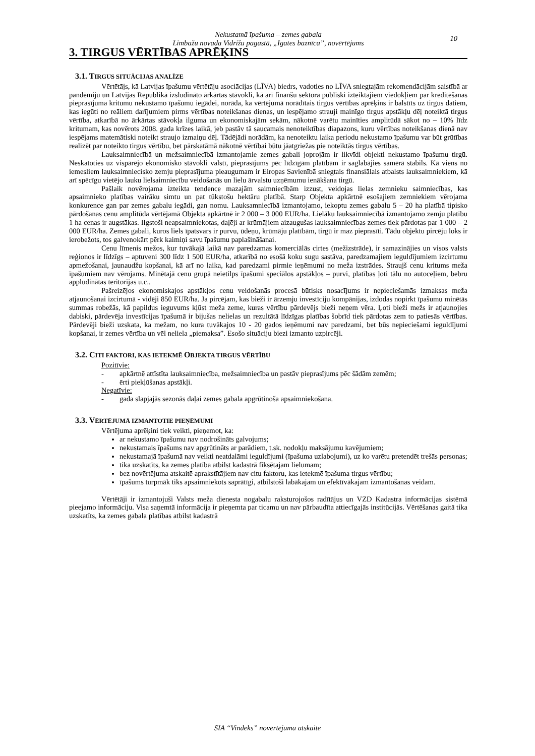Nekustamā īpašuma – zemes gabala
Limbažu novada Vidrižu pagastā, „Igates baznīca”, novērtējums
10
3. TIRGUS VĒRTĪBAS APRĒĶINS
3.1. TIRGUS SITUĀCIJAS ANALĪZE
Vērtētājs, kā Latvijas īpašumu vērtētāju asociācijas (LĪVA) biedrs, vadoties no LĪVA sniegtajām rekomendācijām saistībā ar pandēmiju un Latvijas Republikā izsludināto ārkārtas stāvokli, kā arī finanšu sektora publiski izteiktajiem viedokļiem par kreditēšanas pieprasījuma kritumu nekustamo īpašumu iegādei, norāda, ka vērtējumā norādītais tirgus vērtības aprēķins ir balstīts uz tirgus datiem, kas iegūti no reāliem darījumiem pirms vērtības noteikšanas dienas, un iespējamo strauji mainīgo tirgus apstākļu dēļ noteiktā tirgus vērtība, atkarībā no ārkārtas stāvokļa ilguma un ekonomiskajām sekām, nākotnē varētu mainīties amplitūdā sākot no – 10% līdz kritumam, kas novērots 2008. gada krīzes laikā, jeb pastāv tā saucamais nenoteiktības diapazons, kuru vērtības noteikšanas dienā nav iespējams matemātiski noteikt straujo izmaiņu dēļ. Tādējādi norādām, ka nenoteiktu laika periodu nekustamo īpašumu var būt grūtības realizēt par noteikto tirgus vērtību, bet pārskatāmā nākotnē vērtībai būtu jāatgriežas pie noteiktās tirgus vērtības.
Lauksaimniecībā un mežsaimniecībā izmantojamie zemes gabali joprojām ir likvīdi objekti nekustamo īpašumu tirgū. Neskatoties uz vispārējo ekonomisko stāvokli valstī, pieprasījums pēc līdzīgām platībām ir saglabājies samērā stabils. Kā viens no iemesliem lauksaimniecisko zemju pieprasījuma pieaugumam ir Eiropas Savienībā sniegtais finansiālais atbalsts lauksaimniekiem, kā arī spēcīgu vietējo lauku lielsaimniecību veidošanās un lielu ārvalstu uzņēmumu ienākšana tirgū.
Pašlaik novērojama izteikta tendence mazajām saimniecībām izzust, veidojas lielas zemnieku saimniecības, kas apsaimnieko platības vairāku simtu un pat tūkstošu hektāru platībā. Starp Objekta apkārtnē esošajiem zemniekiem vērojama konkurence gan par zemes gabalu iegādi, gan nomu. Lauksamniecībā izmantojamo, iekoptu zemes gabalu 5 – 20 ha platībā tipisko pārdošanas cenu amplitūda vērtējamā Objekta apkārtnē ir 2 000 – 3 000 EUR/ha. Lielāku lauksaimniecībā izmantojamo zemju platību 1 ha cenas ir augstākas. Ilgstoši neapsaimniekotas, daļēji ar krūmājiem aizaugušas lauksaimniecības zemes tiek pārdotas par 1 000 – 2 000 EUR/ha. Zemes gabali, kuros liels īpatsvars ir purvu, ūdeņu, krūmāju platībām, tirgū ir maz pieprasīti. Tādu objektu pircēju loks ir ierobežots, tos galvenokārt pērk kaimiņi savu īpašumu paplašināšanai.
Cenu līmenis mežos, kur tuvākajā laikā nav paredzamas komerciālās cirtes (mežizstrāde), ir samazinājies un visos valsts reģionos ir līdzīgs – aptuveni 300 līdz 1 500 EUR/ha, atkarībā no esošā koku sugu sastāva, paredzamajiem ieguldījumiem izcirtumu apmežošanai, jaunaudžu kopšanai, kā arī no laika, kad paredzami pirmie ieņēmumi no meža izstrādes. Straujš cenu kritums meža īpašumiem nav vērojams. Minētajā cenu grupā neietilps īpašumi speciālos apstākļos – purvi, platības ļoti tālu no autoceļiem, bebru appludinātas teritorijas u.c..
Pašreizējos ekonomiskajos apstākļos cenu veidošanās procesā būtisks nosacījums ir nepieciešamās izmaksas meža atjaunošanai izcirtumā - vidēji 850 EUR/ha. Ja pircējam, kas bieži ir ārzemju investīciju kompānijas, izdodas nopirkt īpašumu minētās summas robežās, kā papildus ieguvums kļūst meža zeme, kuras vērtību pārdevējs bieži neņem vēra. Ļoti bieži mežs ir atjaunojies dabiski, pārdevēja investīcijas īpašumā ir bijušas nelielas un rezultātā līdzīgas platības šobrīd tiek pārdotas zem to patiesās vērtības. Pārdevēji bieži uzskata, ka mežam, no kura tuvākajos 10 - 20 gados ieņēmumi nav paredzami, bet būs nepieciešami ieguldījumi kopšanai, ir zemes vērtība un vēl neliela „piemaksa”. Esošo situāciju biezi izmanto uzpircēji.
3.2. CITI FAKTORI, KAS IETEKMĒ OBJEKTA TIRGUS VĒRTĪBU
Pozitīvie:
- apkārtnē attīstīta lauksaimniecība, mežsaimniecība un pastāv pieprasījums pēc šādām zemēm;
- ērti piekļūšanas apstākļi.
Negatīvie:
- gada slapjajās sezonās daļai zemes gabala apgrūtinoša apsaimniekošana.
3.3. VĒRTĒJUMĀ IZMANTOTIE PIEŅĒMUMI
Vērtējuma aprēķini tiek veikti, pieņemot, ka:
ar nekustamo īpašumu nav nodrošināts galvojums;
nekustamais īpašums nav apgrūtināts ar parādiem, t.sk. nodokļu maksājumu kavējumiem;
nekustamajā īpašumā nav veikti neatdalāmi ieguldījumi (īpašuma uzlabojumi), uz ko varētu pretendēt trešās personas;
tika uzskatīts, ka zemes platība atbilst kadastrā fiksētajam lielumam;
bez novērtējuma atskaitē aprakstītājiem nav citu faktoru, kas ietekmē īpašuma tirgus vērtību;
īpašums turpmāk tiks apsaimniekots saprātīgi, atbilstoši labākajam un efektīvākajam izmantošanas veidam.
Vērtētāji ir izmantojuši Valsts meža dienesta nogabalu raksturojošos radītājus un VZD Kadastra informācijas sistēmā pieejamo informāciju. Visa saņemtā informācija ir pieņemta par ticamu un nav pārbaudīta attiecīgajās institūcijās. Vērtēšanas gaitā tika uzskatīts, ka zemes gabala platības atbilst kadastrā
SIA “Vindeks” novērtējuma atskaite